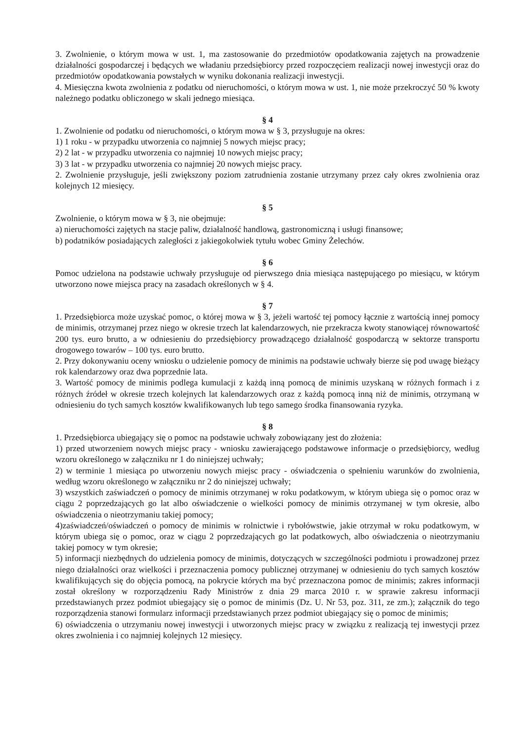3. Zwolnienie, o którym mowa w ust. 1, ma zastosowanie do przedmiotów opodatkowania zajętych na prowadzenie działalności gospodarczej i będących we władaniu przedsiębiorcy przed rozpoczęciem realizacji nowej inwestycji oraz do przedmiotów opodatkowania powstałych w wyniku dokonania realizacji inwestycji.
4. Miesięczna kwota zwolnienia z podatku od nieruchomości, o którym mowa w ust. 1, nie może przekroczyć 50 % kwoty należnego podatku obliczonego w skali jednego miesiąca.
§ 4
1. Zwolnienie od podatku od nieruchomości, o którym mowa w § 3, przysługuje na okres:
1) 1 roku - w przypadku utworzenia co najmniej 5 nowych miejsc pracy;
2) 2 lat - w przypadku utworzenia co najmniej 10 nowych miejsc pracy;
3) 3 lat - w przypadku utworzenia co najmniej 20 nowych miejsc pracy.
2. Zwolnienie przysługuje, jeśli zwiększony poziom zatrudnienia zostanie utrzymany przez cały okres zwolnienia oraz kolejnych 12 miesięcy.
§ 5
Zwolnienie, o którym mowa w § 3, nie obejmuje:
a) nieruchomości zajętych na stacje paliw, działalność handlową, gastronomiczną i usługi finansowe;
b) podatników posiadających zaległości z jakiegokolwiek tytułu wobec Gminy Żelechów.
§ 6
Pomoc udzielona na podstawie uchwały przysługuje od pierwszego dnia miesiąca następującego po miesiącu, w którym utworzono nowe miejsca pracy na zasadach określonych w § 4.
§ 7
1. Przedsiębiorca może uzyskać pomoc, o której mowa w § 3, jeżeli wartość tej pomocy łącznie z wartością innej pomocy de minimis, otrzymanej przez niego w okresie trzech lat kalendarzowych, nie przekracza kwoty stanowiącej równowartość 200 tys. euro brutto, a w odniesieniu do przedsiębiorcy prowadzącego działalność gospodarczą w sektorze transportu drogowego towarów – 100 tys. euro brutto.
2. Przy dokonywaniu oceny wniosku o udzielenie pomocy de minimis na podstawie uchwały bierze się pod uwagę bieżący rok kalendarzowy oraz dwa poprzednie lata.
3. Wartość pomocy de minimis podlega kumulacji z każdą inną pomocą de minimis uzyskaną w różnych formach i z różnych źródeł w okresie trzech kolejnych lat kalendarzowych oraz z każdą pomocą inną niż de minimis, otrzymaną w odniesieniu do tych samych kosztów kwalifikowanych lub tego samego środka finansowania ryzyka.
§ 8
1. Przedsiębiorca ubiegający się o pomoc na podstawie uchwały zobowiązany jest do złożenia:
1) przed utworzeniem nowych miejsc pracy - wniosku zawierającego podstawowe informacje o przedsiębiorcy, według wzoru określonego w załączniku nr 1 do niniejszej uchwały;
2) w terminie 1 miesiąca po utworzeniu nowych miejsc pracy - oświadczenia o spełnieniu warunków do zwolnienia, według wzoru określonego w załączniku nr 2 do niniejszej uchwały;
3) wszystkich zaświadczeń o pomocy de minimis otrzymanej w roku podatkowym, w którym ubiega się o pomoc oraz w ciągu 2 poprzedzających go lat albo oświadczenie o wielkości pomocy de minimis otrzymanej w tym okresie, albo oświadczenia o nieotrzymaniu takiej pomocy;
4)zaświadczeń/oświadczeń o pomocy de minimis w rolnictwie i rybołówstwie, jakie otrzymał w roku podatkowym, w którym ubiega się o pomoc, oraz w ciągu 2 poprzedzających go lat podatkowych, albo oświadczenia o nieotrzymaniu takiej pomocy w tym okresie;
5) informacji niezbędnych do udzielenia pomocy de minimis, dotyczących w szczególności podmiotu i prowadzonej przez niego działalności oraz wielkości i przeznaczenia pomocy publicznej otrzymanej w odniesieniu do tych samych kosztów kwalifikujących się do objęcia pomocą, na pokrycie których ma być przeznaczona pomoc de minimis; zakres informacji został określony w rozporządzeniu Rady Ministrów z dnia 29 marca 2010 r. w sprawie zakresu informacji przedstawianych przez podmiot ubiegający się o pomoc de minimis (Dz. U. Nr 53, poz. 311, ze zm.); załącznik do tego rozporządzenia stanowi formularz informacji przedstawianych przez podmiot ubiegający się o pomoc de minimis;
6) oświadczenia o utrzymaniu nowej inwestycji i utworzonych miejsc pracy w związku z realizacją tej inwestycji przez okres zwolnienia i co najmniej kolejnych 12 miesięcy.